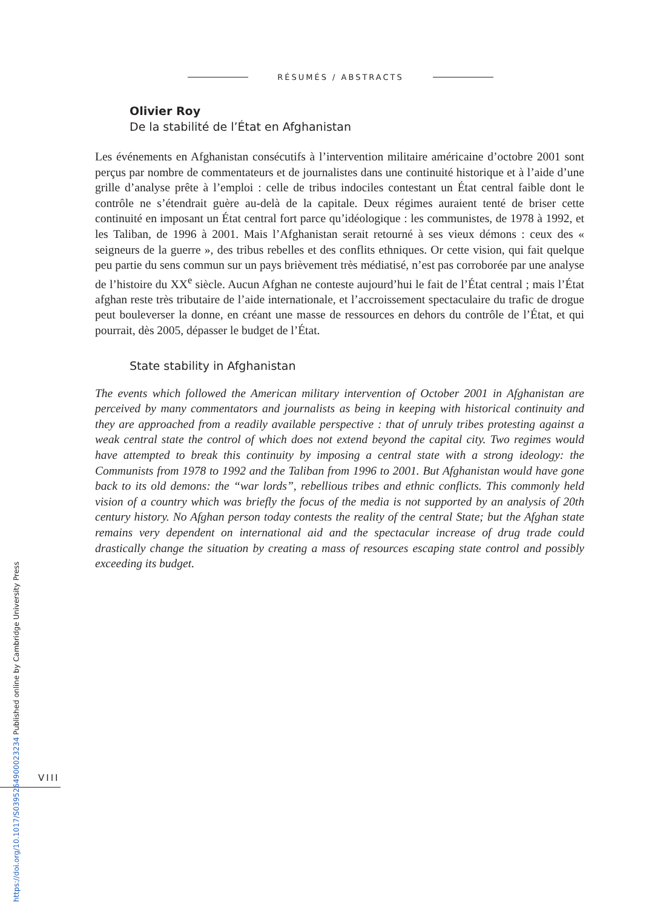RÉSUMÉS / ABSTRACTS
Olivier Roy
De la stabilité de l’État en Afghanistan
Les événements en Afghanistan consécutifs à l’intervention militaire américaine d’octobre 2001 sont perçus par nombre de commentateurs et de journalistes dans une continuité historique et à l’aide d’une grille d’analyse prête à l’emploi : celle de tribus indociles contestant un État central faible dont le contrôle ne s’étendrait guère au-delà de la capitale. Deux régimes auraient tenté de briser cette continuité en imposant un État central fort parce qu’idéologique : les communistes, de 1978 à 1992, et les Taliban, de 1996 à 2001. Mais l’Afghanistan serait retourné à ses vieux démons : ceux des « seigneurs de la guerre », des tribus rebelles et des conflits ethniques. Or cette vision, qui fait quelque peu partie du sens commun sur un pays brièvement très médiatisé, n’est pas corroborée par une analyse de l’histoire du XX<sup>e</sup> siècle. Aucun Afghan ne conteste aujourd’hui le fait de l’État central ; mais l’État afghan reste très tributaire de l’aide internationale, et l’accroissement spectaculaire du trafic de drogue peut bouleverser la donne, en créant une masse de ressources en dehors du contrôle de l’État, et qui pourrait, dès 2005, dépasser le budget de l’État.
State stability in Afghanistan
The events which followed the American military intervention of October 2001 in Afghanistan are perceived by many commentators and journalists as being in keeping with historical continuity and they are approached from a readily available perspective : that of unruly tribes protesting against a weak central state the control of which does not extend beyond the capital city. Two regimes would have attempted to break this continuity by imposing a central state with a strong ideology: the Communists from 1978 to 1992 and the Taliban from 1996 to 2001. But Afghanistan would have gone back to its old demons: the “war lords”, rebellious tribes and ethnic conflicts. This commonly held vision of a country which was briefly the focus of the media is not supported by an analysis of 20th century history. No Afghan person today contests the reality of the central State; but the Afghan state remains very dependent on international aid and the spectacular increase of drug trade could drastically change the situation by creating a mass of resources escaping state control and possibly exceeding its budget.
VIII
https://doi.org/10.1017/S0395264900023234 Published online by Cambridge University Press